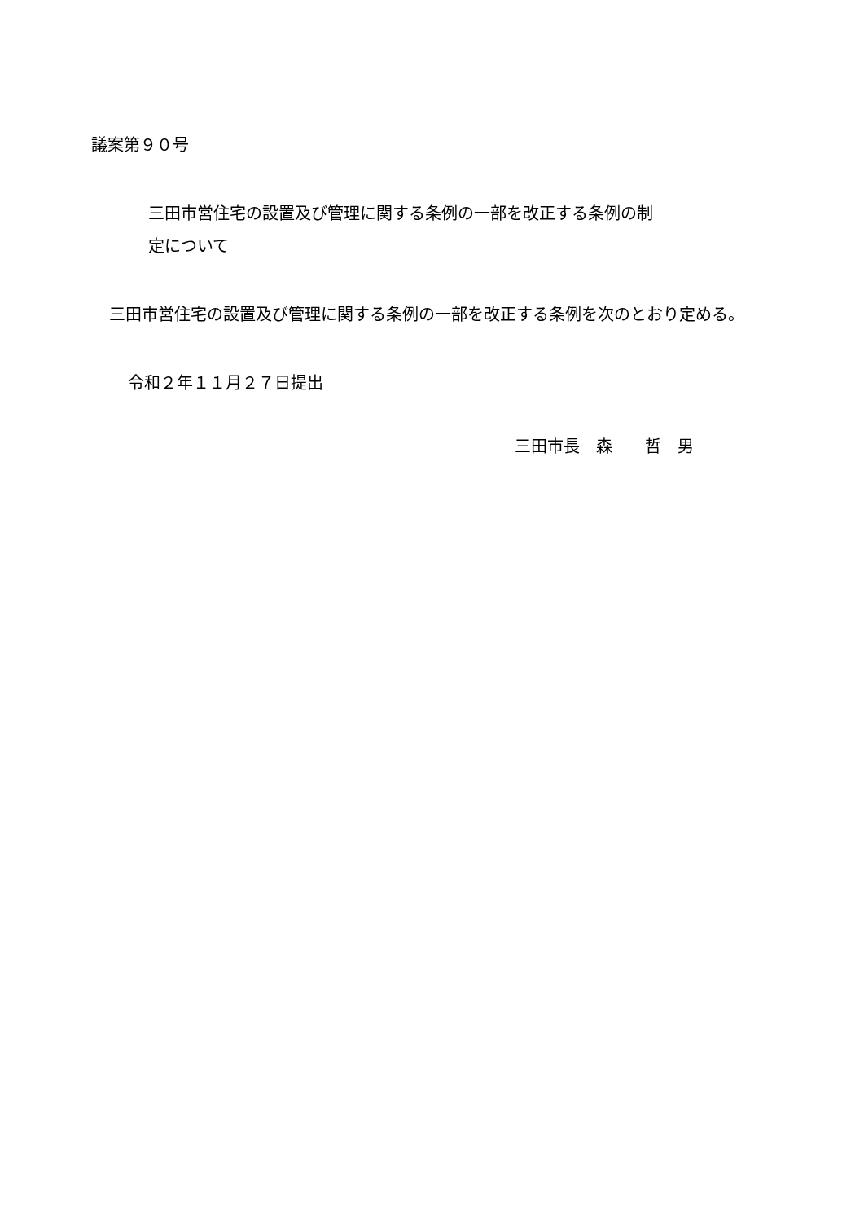議案第９０号
三田市営住宅の設置及び管理に関する条例の一部を改正する条例の制
定について
三田市営住宅の設置及び管理に関する条例の一部を改正する条例を次のとおり定める。
令和２年１１月２７日提出
三田市長　森　　哲　男